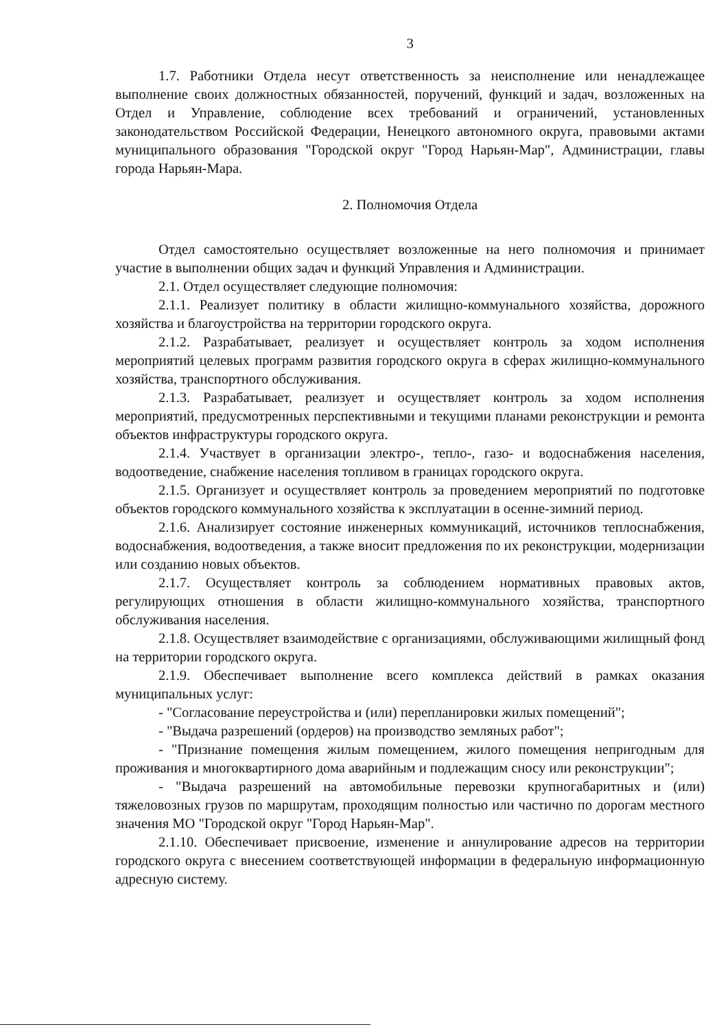3
1.7. Работники Отдела несут ответственность за неисполнение или ненадлежащее выполнение своих должностных обязанностей, поручений, функций и задач, возложенных на Отдел и Управление, соблюдение всех требований и ограничений, установленных законодательством Российской Федерации, Ненецкого автономного округа, правовыми актами муниципального образования "Городской округ "Город Нарьян-Мар", Администрации, главы города Нарьян-Мара.
2. Полномочия Отдела
Отдел самостоятельно осуществляет возложенные на него полномочия и принимает участие в выполнении общих задач и функций Управления и Администрации.
2.1. Отдел осуществляет следующие полномочия:
2.1.1. Реализует политику в области жилищно-коммунального хозяйства, дорожного хозяйства и благоустройства на территории городского округа.
2.1.2. Разрабатывает, реализует и осуществляет контроль за ходом исполнения мероприятий целевых программ развития городского округа в сферах жилищно-коммунального хозяйства, транспортного обслуживания.
2.1.3. Разрабатывает, реализует и осуществляет контроль за ходом исполнения мероприятий, предусмотренных перспективными и текущими планами реконструкции и ремонта объектов инфраструктуры городского округа.
2.1.4. Участвует в организации электро-, тепло-, газо- и водоснабжения населения, водоотведение, снабжение населения топливом в границах городского округа.
2.1.5. Организует и осуществляет контроль за проведением мероприятий по подготовке объектов городского коммунального хозяйства к эксплуатации в осенне-зимний период.
2.1.6. Анализирует состояние инженерных коммуникаций, источников теплоснабжения, водоснабжения, водоотведения, а также вносит предложения по их реконструкции, модернизации или созданию новых объектов.
2.1.7. Осуществляет контроль за соблюдением нормативных правовых актов, регулирующих отношения в области жилищно-коммунального хозяйства, транспортного обслуживания населения.
2.1.8. Осуществляет взаимодействие с организациями, обслуживающими жилищный фонд на территории городского округа.
2.1.9. Обеспечивает выполнение всего комплекса действий в рамках оказания муниципальных услуг:
- "Согласование переустройства и (или) перепланировки жилых помещений";
- "Выдача разрешений (ордеров) на производство земляных работ";
- "Признание помещения жилым помещением, жилого помещения непригодным для проживания и многоквартирного дома аварийным и подлежащим сносу или реконструкции";
- "Выдача разрешений на автомобильные перевозки крупногабаритных и (или) тяжеловозных грузов по маршрутам, проходящим полностью или частично по дорогам местного значения МО "Городской округ "Город Нарьян-Мар".
2.1.10. Обеспечивает присвоение, изменение и аннулирование адресов на территории городского округа с внесением соответствующей информации в федеральную информационную адресную систему.